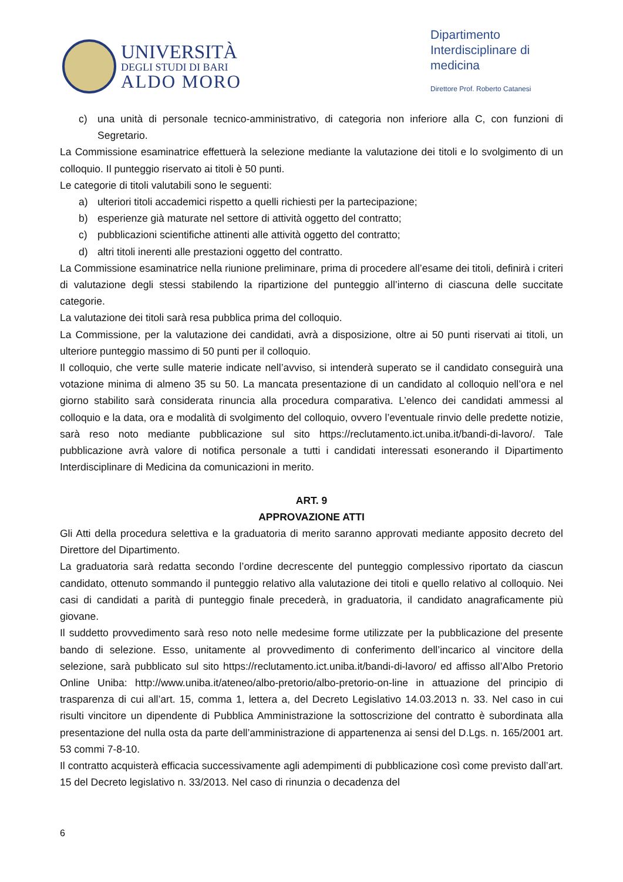UNIVERSITÀ
DEGLI STUDI DI BARI
ALDO MORO
Dipartimento Interdisciplinare di medicina
Direttore Prof. Roberto Catanesi
c) una unità di personale tecnico-amministrativo, di categoria non inferiore alla C, con funzioni di Segretario.
La Commissione esaminatrice effettuerà la selezione mediante la valutazione dei titoli e lo svolgimento di un colloquio. Il punteggio riservato ai titoli è 50 punti.
Le categorie di titoli valutabili sono le seguenti:
a) ulteriori titoli accademici rispetto a quelli richiesti per la partecipazione;
b) esperienze già maturate nel settore di attività oggetto del contratto;
c) pubblicazioni scientifiche attinenti alle attività oggetto del contratto;
d) altri titoli inerenti alle prestazioni oggetto del contratto.
La Commissione esaminatrice nella riunione preliminare, prima di procedere all’esame dei titoli, definirà i criteri di valutazione degli stessi stabilendo la ripartizione del punteggio all’interno di ciascuna delle succitate categorie.
La valutazione dei titoli sarà resa pubblica prima del colloquio.
La Commissione, per la valutazione dei candidati, avrà a disposizione, oltre ai 50 punti riservati ai titoli, un ulteriore punteggio massimo di 50 punti per il colloquio.
Il colloquio, che verte sulle materie indicate nell’avviso, si intenderà superato se il candidato conseguirà una votazione minima di almeno 35 su 50. La mancata presentazione di un candidato al colloquio nell’ora e nel giorno stabilito sarà considerata rinuncia alla procedura comparativa. L’elenco dei candidati ammessi al colloquio e la data, ora e modalità di svolgimento del colloquio, ovvero l’eventuale rinvio delle predette notizie, sarà reso noto mediante pubblicazione sul sito https://reclutamento.ict.uniba.it/bandi-di-lavoro/. Tale pubblicazione avrà valore di notifica personale a tutti i candidati interessati esonerando il Dipartimento Interdisciplinare di Medicina da comunicazioni in merito.
ART. 9
APPROVAZIONE ATTI
Gli Atti della procedura selettiva e la graduatoria di merito saranno approvati mediante apposito decreto del Direttore del Dipartimento.
La graduatoria sarà redatta secondo l’ordine decrescente del punteggio complessivo riportato da ciascun candidato, ottenuto sommando il punteggio relativo alla valutazione dei titoli e quello relativo al colloquio. Nei casi di candidati a parità di punteggio finale precederà, in graduatoria, il candidato anagraficamente più giovane.
Il suddetto provvedimento sarà reso noto nelle medesime forme utilizzate per la pubblicazione del presente bando di selezione. Esso, unitamente al provvedimento di conferimento dell’incarico al vincitore della selezione, sarà pubblicato sul sito https://reclutamento.ict.uniba.it/bandi-di-lavoro/ ed affisso all’Albo Pretorio Online Uniba: http://www.uniba.it/ateneo/albo-pretorio/albo-pretorio-on-line in attuazione del principio di trasparenza di cui all’art. 15, comma 1, lettera a, del Decreto Legislativo 14.03.2013 n. 33. Nel caso in cui risulti vincitore un dipendente di Pubblica Amministrazione la sottoscrizione del contratto è subordinata alla presentazione del nulla osta da parte dell’amministrazione di appartenenza ai sensi del D.Lgs. n. 165/2001 art. 53 commi 7-8-10.
Il contratto acquisterà efficacia successivamente agli adempimenti di pubblicazione così come previsto dall’art. 15 del Decreto legislativo n. 33/2013. Nel caso di rinunzia o decadenza del
6